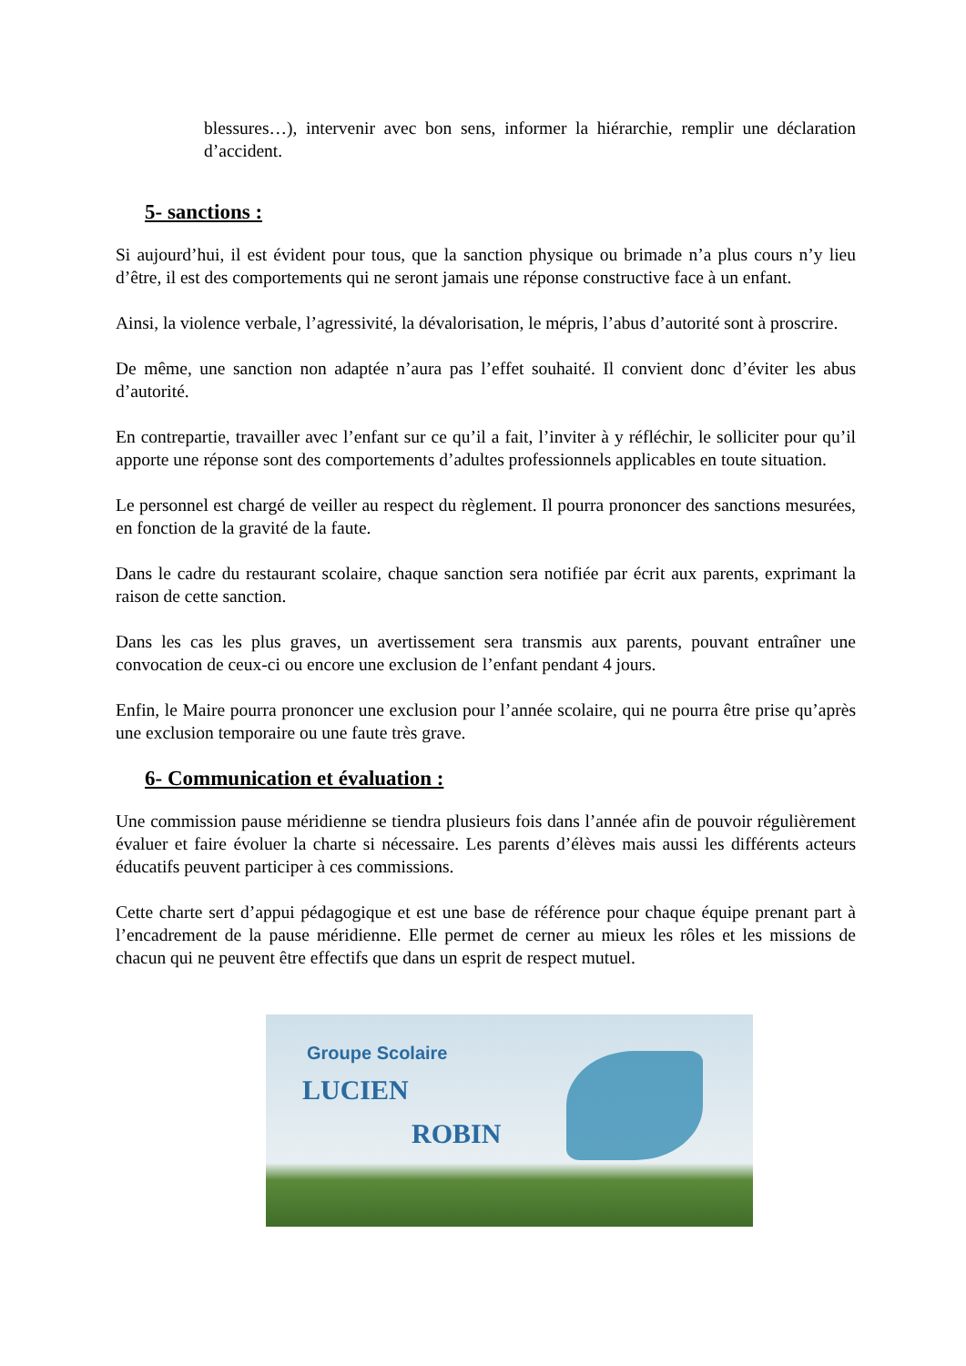blessures…), intervenir avec bon sens, informer la hiérarchie, remplir une déclaration d’accident.
5- sanctions :
Si aujourd’hui, il est évident pour tous, que la sanction physique ou brimade n’a plus cours n’y lieu d’être, il est des comportements qui ne seront jamais une réponse constructive face à un enfant.
Ainsi, la violence verbale, l’agressivité, la dévalorisation, le mépris, l’abus d’autorité sont à proscrire.
De même, une sanction non adaptée n’aura pas l’effet souhaité. Il convient donc d’éviter les abus d’autorité.
En contrepartie, travailler avec l’enfant sur ce qu’il a fait, l’inviter à y réfléchir, le solliciter pour qu’il apporte une réponse sont des comportements d’adultes professionnels applicables en toute situation.
Le personnel est chargé de veiller au respect du règlement. Il pourra prononcer des sanctions mesurées, en fonction de la gravité de la faute.
Dans le cadre du restaurant scolaire, chaque sanction sera notifiée par écrit aux parents, exprimant la raison de cette sanction.
Dans les cas les plus graves, un avertissement sera transmis aux parents, pouvant entraîner une convocation de ceux-ci ou encore une exclusion de l’enfant pendant 4 jours.
Enfin, le Maire pourra prononcer une exclusion pour l’année scolaire, qui ne pourra être prise qu’après une exclusion temporaire ou une faute très grave.
6- Communication et évaluation :
Une commission pause méridienne se tiendra plusieurs fois dans l’année afin de pouvoir régulièrement évaluer et faire évoluer la charte si nécessaire. Les parents d’élèves mais aussi les différents acteurs éducatifs peuvent participer à ces commissions.
Cette charte sert d’appui pédagogique et est une base de référence pour chaque équipe prenant part à l’encadrement de la pause méridienne. Elle permet de cerner au mieux les rôles et les missions de chacun qui ne peuvent être effectifs que dans un esprit de respect mutuel.
Groupe Scolaire
LUCIEN
ROBIN